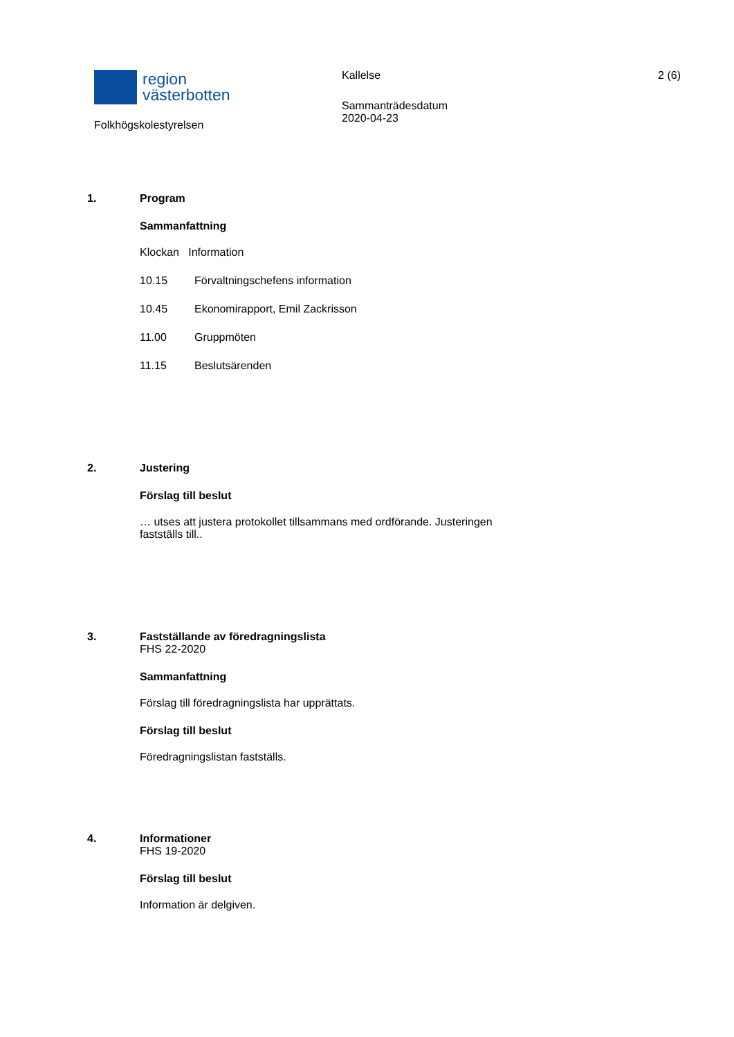region
västerbotten
Folkhögskolestyrelsen
Kallelse
Sammanträdesdatum
2020-04-23
2 (6)
1.
Program
Sammanfattning
Klockan Information
10.15 Förvaltningschefens information
10.45 Ekonomirapport, Emil Zackrisson
11.00 Gruppmöten
11.15 Beslutsärenden
2.
Justering
Förslag till beslut
… utses att justera protokollet tillsammans med ordförande. Justeringen
fastställs till..
3.
Fastställande av föredragningslista
FHS 22-2020
Sammanfattning
Förslag till föredragningslista har upprättats.
Förslag till beslut
Föredragningslistan fastställs.
4.
Informationer
FHS 19-2020
Förslag till beslut
Information är delgiven.